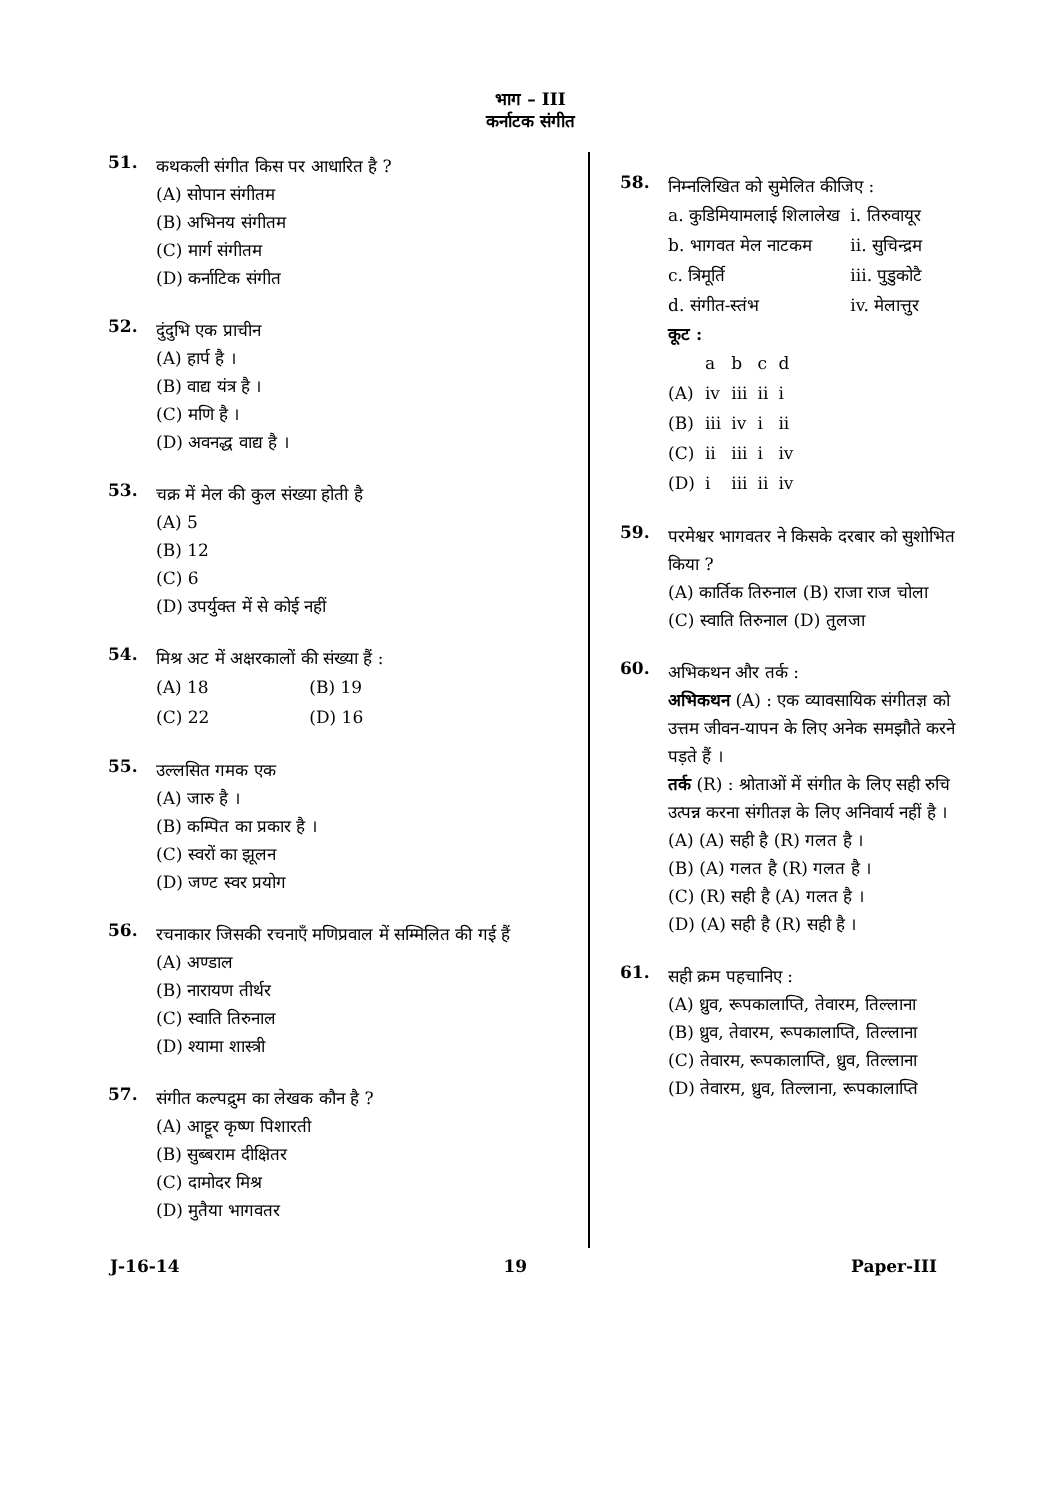भाग – III
कर्नाटक संगीत
51.
कथकली संगीत किस पर आधारित है ?
(A) सोपान संगीतम
(B) अभिनय संगीतम
(C) मार्ग संगीतम
(D) कर्नाटिक संगीत
52.
दुंदुभि एक प्राचीन
(A) हार्प है ।
(B) वाद्य यंत्र है ।
(C) मणि है ।
(D) अवनद्ध वाद्य है ।
53.
चक्र में मेल की कुल संख्या होती है
(A) 5
(B) 12
(C) 6
(D) उपर्युक्त में से कोई नहीं
54.
मिश्र अट में अक्षरकालों की संख्या हैं :
| (A) 18 | (B) 19 |
| (C) 22 | (D) 16 |
55.
उल्लसित गमक एक
(A) जारु है ।
(B) कम्पित का प्रकार है ।
(C) स्वरों का झूलन
(D) जण्ट स्वर प्रयोग
56.
रचनाकार जिसकी रचनाएँ मणिप्रवाल में सम्मिलित की गई हैं
(A) अण्डाल
(B) नारायण तीर्थर
(C) स्वाति तिरुनाल
(D) श्यामा शास्त्री
57.
संगीत कल्पद्रुम का लेखक कौन है ?
(A) आट्टूर कृष्ण पिशारती
(B) सुब्बराम दीक्षितर
(C) दामोदर मिश्र
(D) मुतैया भागवतर
58.
निम्नलिखित को सुमेलित कीजिए :
| a. कुडिमियामलाई शिलालेख | i. तिरुवायूर |
| b. भागवत मेल नाटकम | ii. सुचिन्द्रम |
| c. त्रिमूर्ति | iii. पुडुकोटै |
| d. संगीत-स्तंभ | iv. मेलात्तुर |
कूट :
| | a | b | c | d |
| (A) | iv | iii | ii | i |
| (B) | iii | iv | i | ii |
| (C) | ii | iii | i | iv |
| (D) | i | iii | ii | iv |
59.
परमेश्वर भागवतर ने किसके दरबार को सुशोभित किया ?
(A) कार्तिक तिरुनाल (B) राजा राज चोला
(C) स्वाति तिरुनाल (D) तुलजा
60.
अभिकथन और तर्क :
अभिकथन (A) : एक व्यावसायिक संगीतज्ञ को उत्तम जीवन-यापन के लिए अनेक समझौते करने पड़ते हैं ।
तर्क (R) : श्रोताओं में संगीत के लिए सही रुचि उत्पन्न करना संगीतज्ञ के लिए अनिवार्य नहीं है ।
(A) (A) सही है (R) गलत है ।
(B) (A) गलत है (R) गलत है ।
(C) (R) सही है (A) गलत है ।
(D) (A) सही है (R) सही है ।
61.
सही क्रम पहचानिए :
(A) ध्रुव, रूपकालाप्ति, तेवारम, तिल्लाना
(B) ध्रुव, तेवारम, रूपकालाप्ति, तिल्लाना
(C) तेवारम, रूपकालाप्ति, ध्रुव, तिल्लाना
(D) तेवारम, ध्रुव, तिल्लाना, रूपकालाप्ति
J-16-14 19 Paper-III